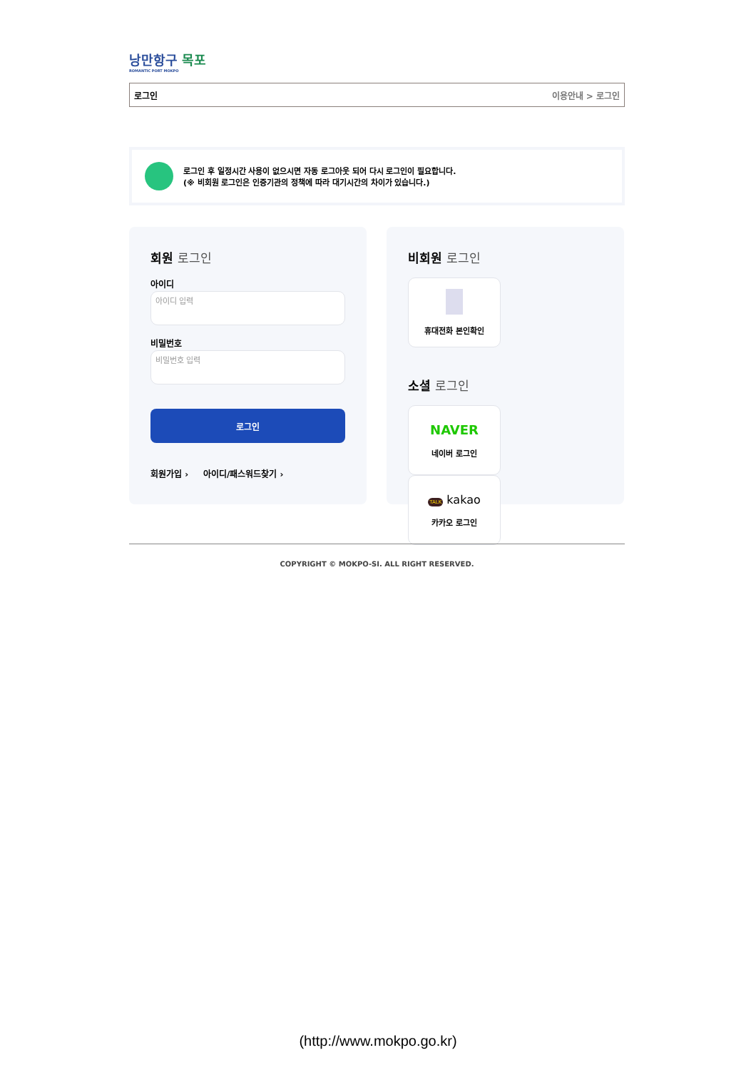낭만항구 목포
ROMANTIC PORT MOKPO
로그인 이용안내 > 로그인
로그인 후 일정시간 사용이 없으시면 자동 로그아웃 되어 다시 로그인이 필요합니다.
(※ 비회원 로그인은 인증기관의 정책에 따라 대기시간의 차이가 있습니다.)
회원 로그인
아이디
아이디 입력
비밀번호
비밀번호 입력
로그인
회원가입 › 아이디/패스워드찾기 ›
비회원 로그인
휴대전화 본인확인
소셜 로그인
NAVER
네이버 로그인
TALK kakao
카카오 로그인
COPYRIGHT © MOKPO-SI. ALL RIGHT RESERVED.
(http://www.mokpo.go.kr)